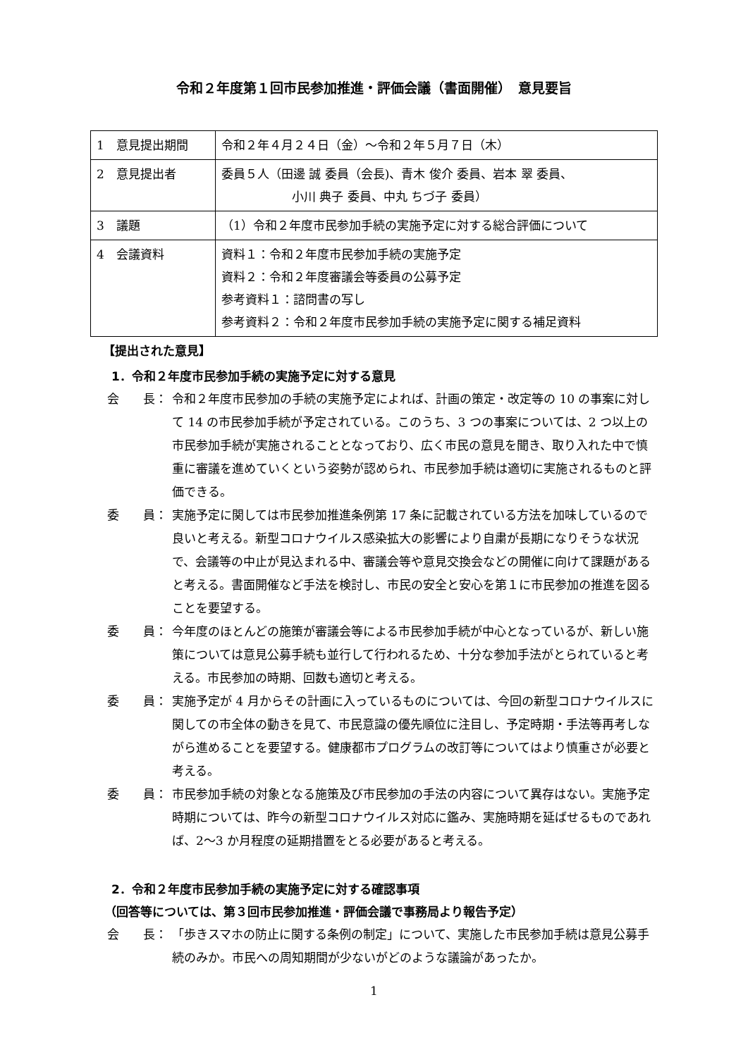令和２年度第１回市民参加推進・評価会議（書面開催）　意見要旨
| 1 意見提出期間 | 令和２年４月２４日（金）～令和２年５月７日（木） |
| 2 意見提出者 | 委員５人（田邊 誠 委員（会長)、青木 俊介 委員、岩本 翠 委員、 小川 典子 委員、中丸 ちづ子 委員） |
| 3 議題 | （1）令和２年度市民参加手続の実施予定に対する総合評価について |
| 4 会議資料 | 資料１：令和２年度市民参加手続の実施予定 資料２：令和２年度審議会等委員の公募予定 参考資料１：諮問書の写し 参考資料２：令和２年度市民参加手続の実施予定に関する補足資料 |
【提出された意見】
1．令和２年度市民参加手続の実施予定に対する意見
会　　長： 令和２年度市民参加の手続の実施予定によれば、計画の策定・改定等の 10 の事案に対して 14 の市民参加手続が予定されている。このうち、3 つの事案については、2 つ以上の市民参加手続が実施されることとなっており、広く市民の意見を聞き、取り入れた中で慎重に審議を進めていくという姿勢が認められ、市民参加手続は適切に実施されるものと評価できる。
委　　員： 実施予定に関しては市民参加推進条例第 17 条に記載されている方法を加味しているので良いと考える。新型コロナウイルス感染拡大の影響により自粛が長期になりそうな状況で、会議等の中止が見込まれる中、審議会等や意見交換会などの開催に向けて課題があると考える。書面開催など手法を検討し、市民の安全と安心を第１に市民参加の推進を図ることを要望する。
委　　員： 今年度のほとんどの施策が審議会等による市民参加手続が中心となっているが、新しい施策については意見公募手続も並行して行われるため、十分な参加手法がとられていると考える。市民参加の時期、回数も適切と考える。
委　　員： 実施予定が 4 月からその計画に入っているものについては、今回の新型コロナウイルスに関しての市全体の動きを見て、市民意識の優先順位に注目し、予定時期・手法等再考しながら進めることを要望する。健康都市プログラムの改訂等についてはより慎重さが必要と考える。
委　　員： 市民参加手続の対象となる施策及び市民参加の手法の内容について異存はない。実施予定時期については、昨今の新型コロナウイルス対応に鑑み、実施時期を延ばせるものであれば、2～3 か月程度の延期措置をとる必要があると考える。
2．令和２年度市民参加手続の実施予定に対する確認事項
（回答等については、第３回市民参加推進・評価会議で事務局より報告予定）
会　　長： 「歩きスマホの防止に関する条例の制定」について、実施した市民参加手続は意見公募手続のみか。市民への周知期間が少ないがどのような議論があったか。
1